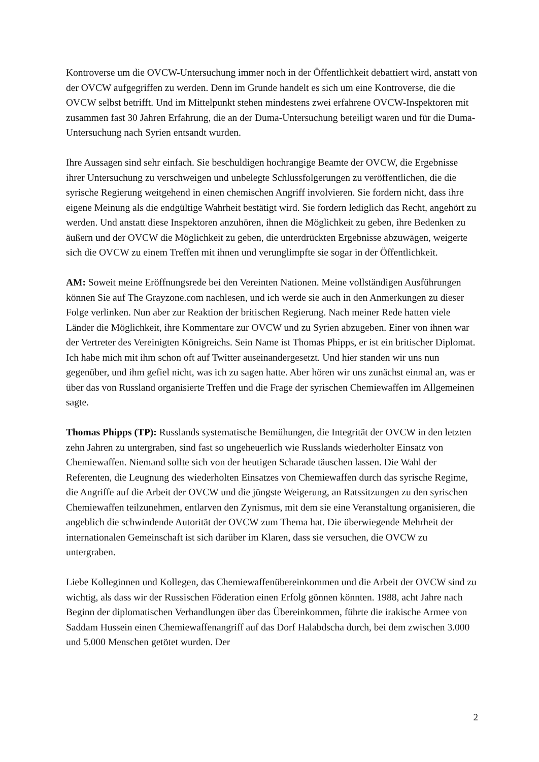Kontroverse um die OVCW-Untersuchung immer noch in der Öffentlichkeit debattiert wird, anstatt von der OVCW aufgegriffen zu werden. Denn im Grunde handelt es sich um eine Kontroverse, die die OVCW selbst betrifft. Und im Mittelpunkt stehen mindestens zwei erfahrene OVCW-Inspektoren mit zusammen fast 30 Jahren Erfahrung, die an der Duma-Untersuchung beteiligt waren und für die Duma-Untersuchung nach Syrien entsandt wurden.
Ihre Aussagen sind sehr einfach. Sie beschuldigen hochrangige Beamte der OVCW, die Ergebnisse ihrer Untersuchung zu verschweigen und unbelegte Schlussfolgerungen zu veröffentlichen, die die syrische Regierung weitgehend in einen chemischen Angriff involvieren. Sie fordern nicht, dass ihre eigene Meinung als die endgültige Wahrheit bestätigt wird. Sie fordern lediglich das Recht, angehört zu werden. Und anstatt diese Inspektoren anzuhören, ihnen die Möglichkeit zu geben, ihre Bedenken zu äußern und der OVCW die Möglichkeit zu geben, die unterdrückten Ergebnisse abzuwägen, weigerte sich die OVCW zu einem Treffen mit ihnen und verunglimpfte sie sogar in der Öffentlichkeit.
AM: Soweit meine Eröffnungsrede bei den Vereinten Nationen. Meine vollständigen Ausführungen können Sie auf The Grayzone.com nachlesen, und ich werde sie auch in den Anmerkungen zu dieser Folge verlinken. Nun aber zur Reaktion der britischen Regierung. Nach meiner Rede hatten viele Länder die Möglichkeit, ihre Kommentare zur OVCW und zu Syrien abzugeben. Einer von ihnen war der Vertreter des Vereinigten Königreichs. Sein Name ist Thomas Phipps, er ist ein britischer Diplomat. Ich habe mich mit ihm schon oft auf Twitter auseinandergesetzt. Und hier standen wir uns nun gegenüber, und ihm gefiel nicht, was ich zu sagen hatte. Aber hören wir uns zunächst einmal an, was er über das von Russland organisierte Treffen und die Frage der syrischen Chemiewaffen im Allgemeinen sagte.
Thomas Phipps (TP): Russlands systematische Bemühungen, die Integrität der OVCW in den letzten zehn Jahren zu untergraben, sind fast so ungeheuerlich wie Russlands wiederholter Einsatz von Chemiewaffen. Niemand sollte sich von der heutigen Scharade täuschen lassen. Die Wahl der Referenten, die Leugnung des wiederholten Einsatzes von Chemiewaffen durch das syrische Regime, die Angriffe auf die Arbeit der OVCW und die jüngste Weigerung, an Ratssitzungen zu den syrischen Chemiewaffen teilzunehmen, entlarven den Zynismus, mit dem sie eine Veranstaltung organisieren, die angeblich die schwindende Autorität der OVCW zum Thema hat. Die überwiegende Mehrheit der internationalen Gemeinschaft ist sich darüber im Klaren, dass sie versuchen, die OVCW zu untergraben.
Liebe Kolleginnen und Kollegen, das Chemiewaffenübereinkommen und die Arbeit der OVCW sind zu wichtig, als dass wir der Russischen Föderation einen Erfolg gönnen könnten. 1988, acht Jahre nach Beginn der diplomatischen Verhandlungen über das Übereinkommen, führte die irakische Armee von Saddam Hussein einen Chemiewaffenangriff auf das Dorf Halabdscha durch, bei dem zwischen 3.000 und 5.000 Menschen getötet wurden. Der
2